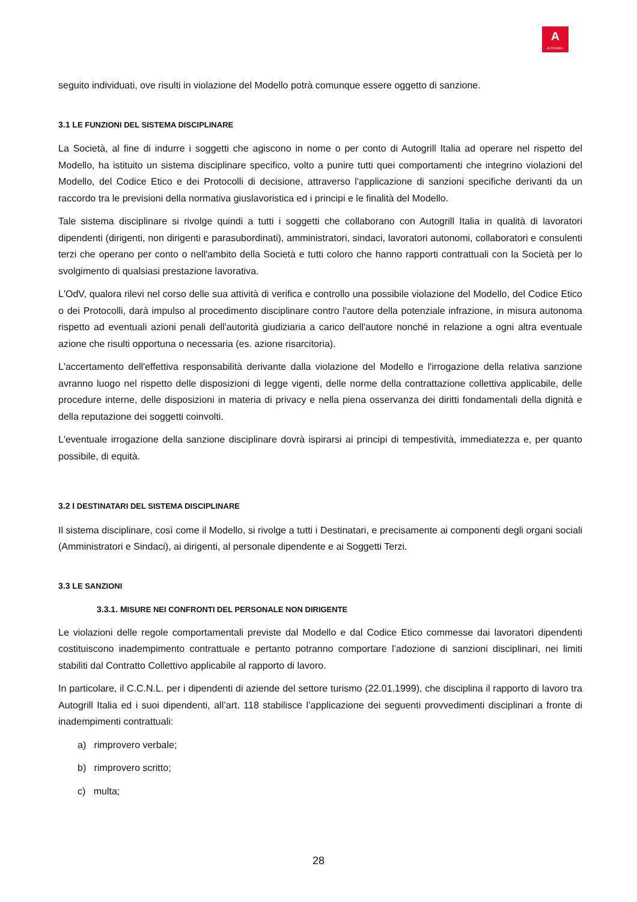A
AUTOGRILL
seguito individuati, ove risulti in violazione del Modello potrà comunque essere oggetto di sanzione.
3.1 LE FUNZIONI DEL SISTEMA DISCIPLINARE
La Società, al fine di indurre i soggetti che agiscono in nome o per conto di Autogrill Italia ad operare nel rispetto del Modello, ha istituito un sistema disciplinare specifico, volto a punire tutti quei comportamenti che integrino violazioni del Modello, del Codice Etico e dei Protocolli di decisione, attraverso l'applicazione di sanzioni specifiche derivanti da un raccordo tra le previsioni della normativa giuslavoristica ed i principi e le finalità del Modello.
Tale sistema disciplinare si rivolge quindi a tutti i soggetti che collaborano con Autogrill Italia in qualità di lavoratori dipendenti (dirigenti, non dirigenti e parasubordinati), amministratori, sindaci, lavoratori autonomi, collaboratori e consulenti terzi che operano per conto o nell'ambito della Società e tutti coloro che hanno rapporti contrattuali con la Società per lo svolgimento di qualsiasi prestazione lavorativa.
L'OdV, qualora rilevi nel corso delle sua attività di verifica e controllo una possibile violazione del Modello, del Codice Etico o dei Protocolli, darà impulso al procedimento disciplinare contro l'autore della potenziale infrazione, in misura autonoma rispetto ad eventuali azioni penali dell'autorità giudiziaria a carico dell'autore nonché in relazione a ogni altra eventuale azione che risulti opportuna o necessaria (es. azione risarcitoria).
L'accertamento dell'effettiva responsabilità derivante dalla violazione del Modello e l'irrogazione della relativa sanzione avranno luogo nel rispetto delle disposizioni di legge vigenti, delle norme della contrattazione collettiva applicabile, delle procedure interne, delle disposizioni in materia di privacy e nella piena osservanza dei diritti fondamentali della dignità e della reputazione dei soggetti coinvolti.
L'eventuale irrogazione della sanzione disciplinare dovrà ispirarsi ai principi di tempestività, immediatezza e, per quanto possibile, di equità.
3.2 I DESTINATARI DEL SISTEMA DISCIPLINARE
Il sistema disciplinare, così come il Modello, si rivolge a tutti i Destinatari, e precisamente ai componenti degli organi sociali (Amministratori e Sindaci), ai dirigenti, al personale dipendente e ai Soggetti Terzi.
3.3 LE SANZIONI
3.3.1. MISURE NEI CONFRONTI DEL PERSONALE NON DIRIGENTE
Le violazioni delle regole comportamentali previste dal Modello e dal Codice Etico commesse dai lavoratori dipendenti costituiscono inadempimento contrattuale e pertanto potranno comportare l’adozione di sanzioni disciplinari, nei limiti stabiliti dal Contratto Collettivo applicabile al rapporto di lavoro.
In particolare, il C.C.N.L. per i dipendenti di aziende del settore turismo (22.01.1999), che disciplina il rapporto di lavoro tra Autogrill Italia ed i suoi dipendenti, all’art. 118 stabilisce l’applicazione dei seguenti provvedimenti disciplinari a fronte di inadempimenti contrattuali:
a) rimprovero verbale;
b) rimprovero scritto;
c) multa;
28